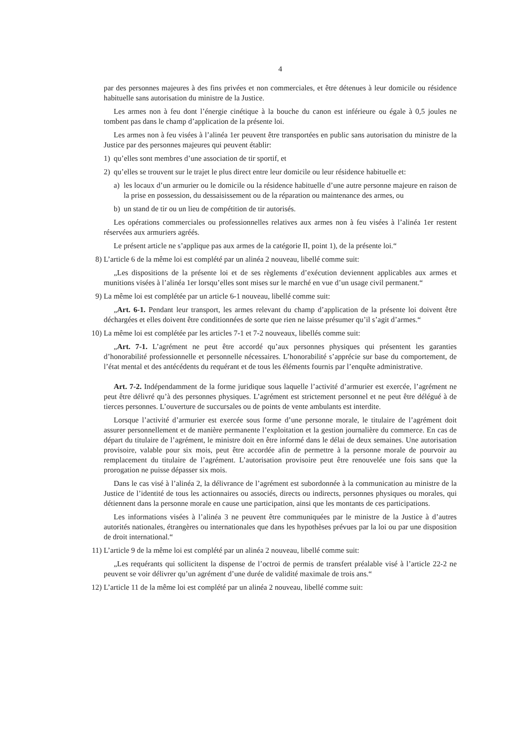4
par des personnes majeures à des fins privées et non commerciales, et être détenues à leur domicile ou résidence habituelle sans autorisation du ministre de la Justice.
Les armes non à feu dont l’énergie cinétique à la bouche du canon est inférieure ou égale à 0,5 joules ne tombent pas dans le champ d’application de la présente loi.
Les armes non à feu visées à l’alinéa 1er peuvent être transportées en public sans autorisation du ministre de la Justice par des personnes majeures qui peuvent établir:
1) qu’elles sont membres d’une association de tir sportif, et
2) qu’elles se trouvent sur le trajet le plus direct entre leur domicile ou leur résidence habituelle et:
a) les locaux d’un armurier ou le domicile ou la résidence habituelle d’une autre personne majeure en raison de la prise en possession, du dessaisissement ou de la réparation ou maintenance des armes, ou
b) un stand de tir ou un lieu de compétition de tir autorisés.
Les opérations commerciales ou professionnelles relatives aux armes non à feu visées à l’alinéa 1er restent réservées aux armuriers agréés.
Le présent article ne s’applique pas aux armes de la catégorie II, point 1), de la présente loi.“
8) L’article 6 de la même loi est complété par un alinéa 2 nouveau, libellé comme suit:
„Les dispositions de la présente loi et de ses règlements d’exécution deviennent applicables aux armes et munitions visées à l’alinéa 1er lorsqu’elles sont mises sur le marché en vue d’un usage civil permanent.“
9) La même loi est complétée par un article 6-1 nouveau, libellé comme suit:
„Art. 6-1. Pendant leur transport, les armes relevant du champ d’application de la présente loi doivent être déchargées et elles doivent être conditionnées de sorte que rien ne laisse présumer qu’il s’agit d’armes.“
10) La même loi est complétée par les articles 7-1 et 7-2 nouveaux, libellés comme suit:
„Art. 7-1. L’agrément ne peut être accordé qu’aux personnes physiques qui présentent les garanties d’honorabilité professionnelle et personnelle nécessaires. L’honorabilité s’apprécie sur base du comportement, de l’état mental et des antécédents du requérant et de tous les éléments fournis par l’enquête administrative.
Art. 7-2. Indépendamment de la forme juridique sous laquelle l’activité d’armurier est exercée, l’agrément ne peut être délivré qu’à des personnes physiques. L’agrément est strictement personnel et ne peut être délégué à de tierces personnes. L’ouverture de succursales ou de points de vente ambulants est interdite.
Lorsque l’activité d’armurier est exercée sous forme d’une personne morale, le titulaire de l’agrément doit assurer personnellement et de manière permanente l’exploitation et la gestion journalière du commerce. En cas de départ du titulaire de l’agrément, le ministre doit en être informé dans le délai de deux semaines. Une autorisation provisoire, valable pour six mois, peut être accordée afin de permettre à la personne morale de pourvoir au remplacement du titulaire de l’agrément. L’autorisation provisoire peut être renouvelée une fois sans que la prorogation ne puisse dépasser six mois.
Dans le cas visé à l’alinéa 2, la délivrance de l’agrément est subordonnée à la communication au ministre de la Justice de l’identité de tous les actionnaires ou associés, directs ou indirects, personnes physiques ou morales, qui détiennent dans la personne morale en cause une participation, ainsi que les montants de ces participations.
Les informations visées à l’alinéa 3 ne peuvent être communiquées par le ministre de la Justice à d’autres autorités nationales, étrangères ou internationales que dans les hypothèses prévues par la loi ou par une disposition de droit international.“
11) L’article 9 de la même loi est complété par un alinéa 2 nouveau, libellé comme suit:
„Les requérants qui sollicitent la dispense de l’octroi de permis de transfert préalable visé à l’article 22-2 ne peuvent se voir délivrer qu’un agrément d’une durée de validité maximale de trois ans.“
12) L’article 11 de la même loi est complété par un alinéa 2 nouveau, libellé comme suit: